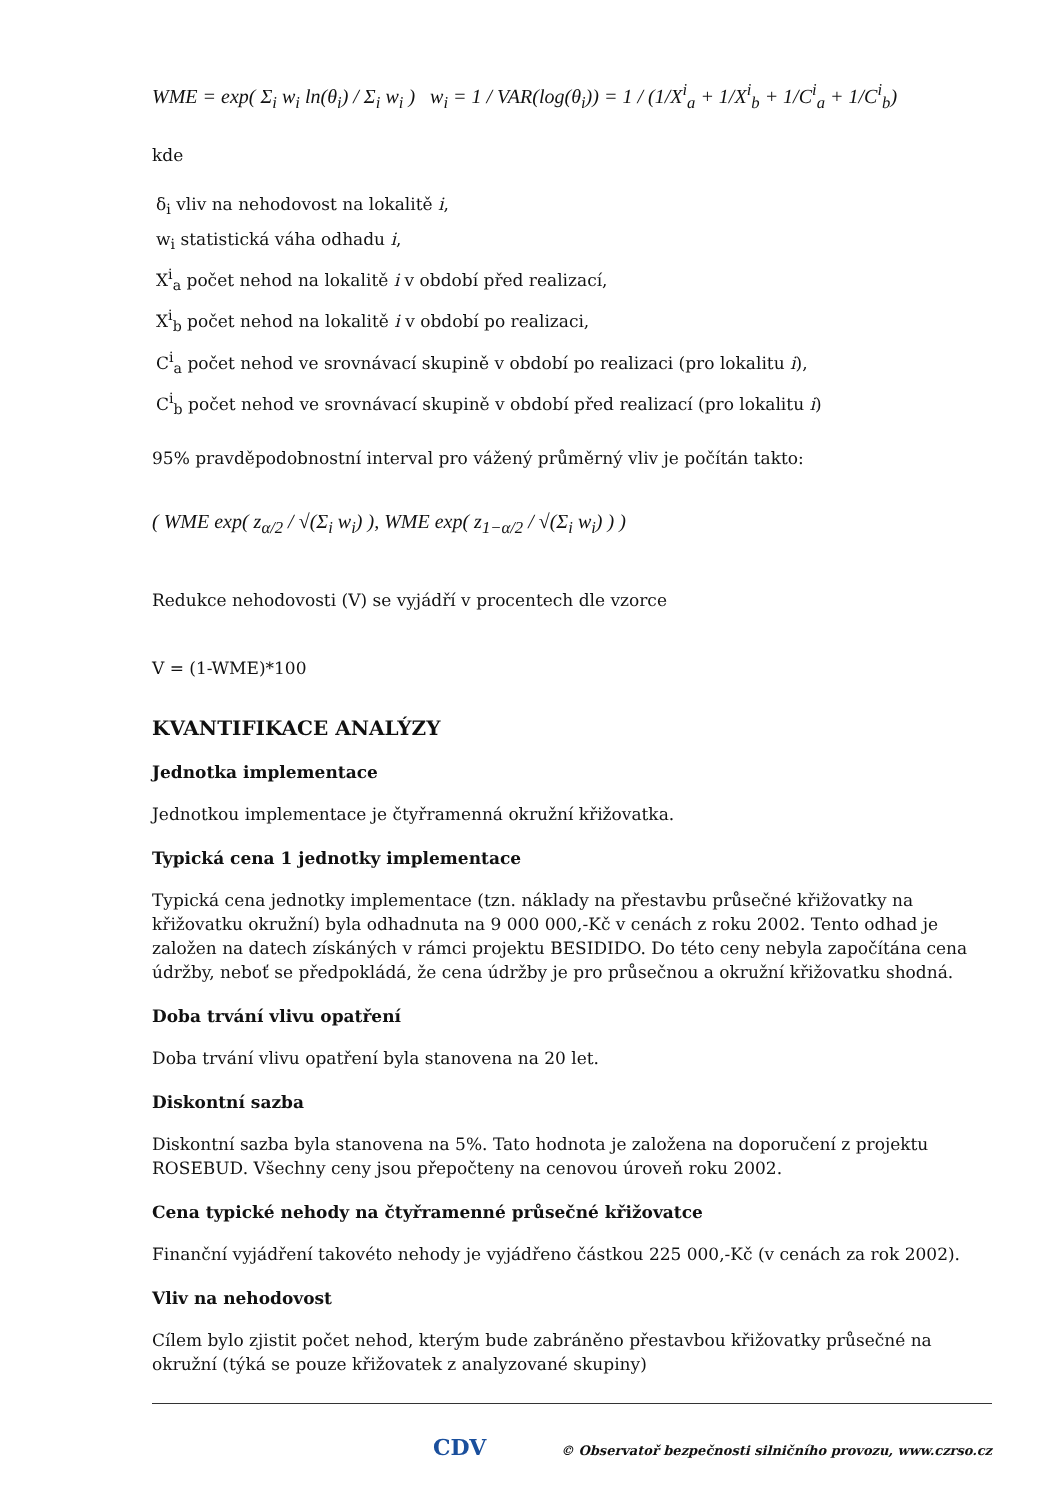WME = exp( Σ<sub>i</sub> w<sub>i</sub> ln(θ<sub>i</sub>) / Σ<sub>i</sub> w<sub>i</sub> ) w<sub>i</sub> = 1 / VAR(log(θ<sub>i</sub>)) = 1 / (1/X<sup>i</sup><sub>a</sub> + 1/X<sup>i</sup><sub>b</sub> + 1/C<sup>i</sup><sub>a</sub> + 1/C<sup>i</sup><sub>b</sub>)
kde
δ<sub>i</sub> vliv na nehodovost na lokalitě i,
w<sub>i</sub> statistická váha odhadu i,
X<sup>i</sup><sub>a</sub> počet nehod na lokalitě i v období před realizací,
X<sup>i</sup><sub>b</sub> počet nehod na lokalitě i v období po realizaci,
C<sup>i</sup><sub>a</sub> počet nehod ve srovnávací skupině v období po realizaci (pro lokalitu i),
C<sup>i</sup><sub>b</sub> počet nehod ve srovnávací skupině v období před realizací (pro lokalitu i)
95% pravděpodobnostní interval pro vážený průměrný vliv je počítán takto:
( WME exp( z<sub>α/2</sub> / √(Σ<sub>i</sub> w<sub>i</sub>) ), WME exp( z<sub>1−α/2</sub> / √(Σ<sub>i</sub> w<sub>i</sub>) ) )
Redukce nehodovosti (V) se vyjádří v procentech dle vzorce
V = (1-WME)*100
KVANTIFIKACE ANALÝZY
Jednotka implementace
Jednotkou implementace je čtyřramenná okružní křižovatka.
Typická cena 1 jednotky implementace
Typická cena jednotky implementace (tzn. náklady na přestavbu průsečné křižovatky na křižovatku okružní) byla odhadnuta na 9 000 000,-Kč v cenách z roku 2002. Tento odhad je založen na datech získáných v rámci projektu BESIDIDO. Do této ceny nebyla započítána cena údržby, neboť se předpokládá, že cena údržby je pro průsečnou a okružní křižovatku shodná.
Doba trvání vlivu opatření
Doba trvání vlivu opatření byla stanovena na 20 let.
Diskontní sazba
Diskontní sazba byla stanovena na 5%. Tato hodnota je založena na doporučení z projektu ROSEBUD. Všechny ceny jsou přepočteny na cenovou úroveň roku 2002.
Cena typické nehody na čtyřramenné průsečné křižovatce
Finanční vyjádření takovéto nehody je vyjádřeno částkou 225 000,-Kč (v cenách za rok 2002).
Vliv na nehodovost
Cílem bylo zjistit počet nehod, kterým bude zabráněno přestavbou křižovatky průsečné na okružní (týká se pouze křižovatek z analyzované skupiny)
CDV © Observatoř bezpečnosti silničního provozu, www.czrso.cz